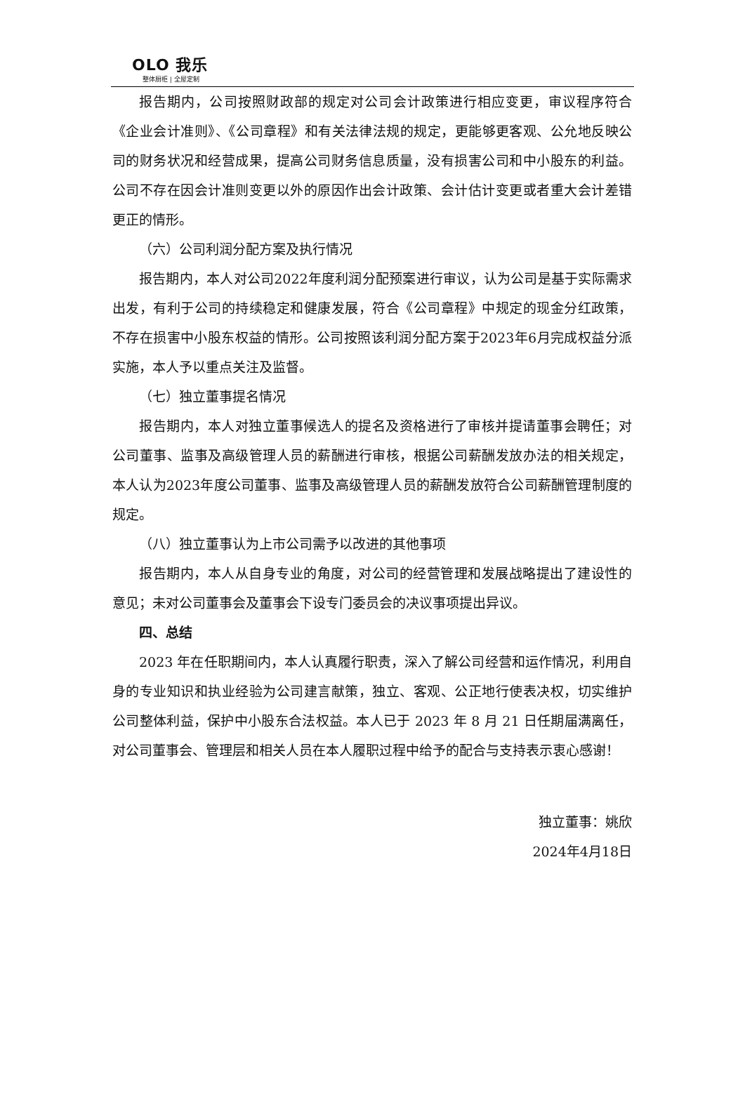OLO 我乐
整体厨柜 | 全屋定制
报告期内，公司按照财政部的规定对公司会计政策进行相应变更，审议程序符合《企业会计准则》、《公司章程》和有关法律法规的规定，更能够更客观、公允地反映公司的财务状况和经营成果，提高公司财务信息质量，没有损害公司和中小股东的利益。公司不存在因会计准则变更以外的原因作出会计政策、会计估计变更或者重大会计差错更正的情形。
（六）公司利润分配方案及执行情况
报告期内，本人对公司2022年度利润分配预案进行审议，认为公司是基于实际需求出发，有利于公司的持续稳定和健康发展，符合《公司章程》中规定的现金分红政策，不存在损害中小股东权益的情形。公司按照该利润分配方案于2023年6月完成权益分派实施，本人予以重点关注及监督。
（七）独立董事提名情况
报告期内，本人对独立董事候选人的提名及资格进行了审核并提请董事会聘任；对公司董事、监事及高级管理人员的薪酬进行审核，根据公司薪酬发放办法的相关规定，本人认为2023年度公司董事、监事及高级管理人员的薪酬发放符合公司薪酬管理制度的规定。
（八）独立董事认为上市公司需予以改进的其他事项
报告期内，本人从自身专业的角度，对公司的经营管理和发展战略提出了建设性的意见；未对公司董事会及董事会下设专门委员会的决议事项提出异议。
四、总结
2023 年在任职期间内，本人认真履行职责，深入了解公司经营和运作情况，利用自身的专业知识和执业经验为公司建言献策，独立、客观、公正地行使表决权，切实维护公司整体利益，保护中小股东合法权益。本人已于 2023 年 8 月 21 日任期届满离任，对公司董事会、管理层和相关人员在本人履职过程中给予的配合与支持表示衷心感谢！
独立董事：姚欣
2024年4月18日